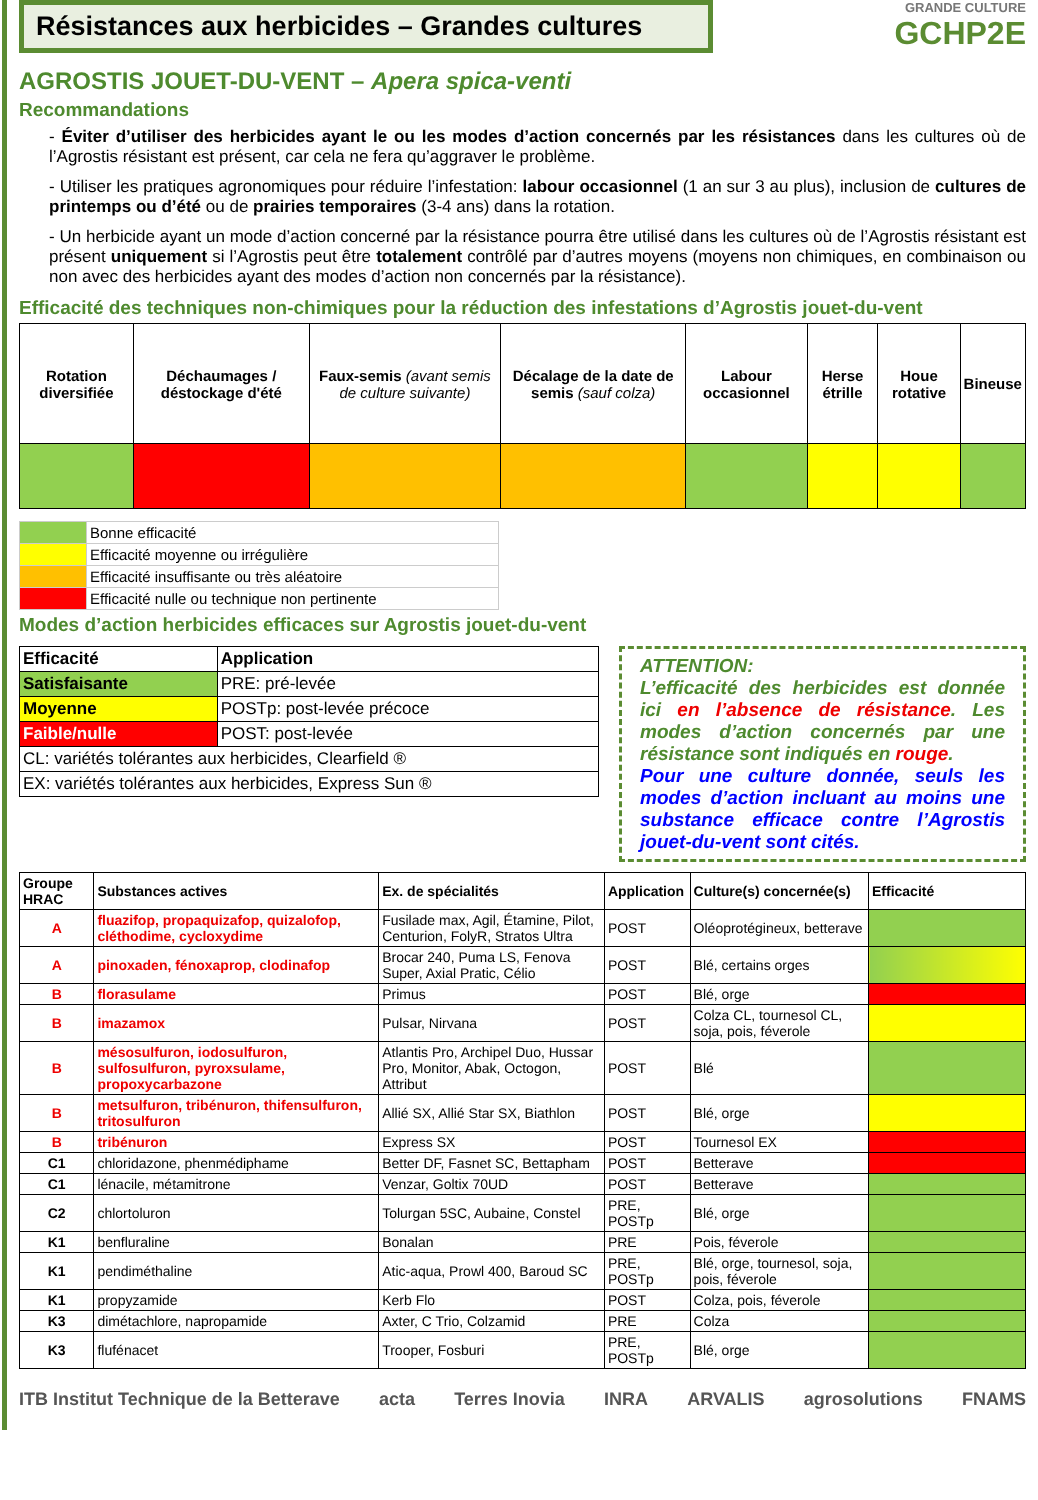Résistances aux herbicides – Grandes cultures
GRANDE CULTURE
GCHP2E
AGROSTIS JOUET-DU-VENT – Apera spica-venti
Recommandations
- Éviter d’utiliser des herbicides ayant le ou les modes d’action concernés par les résistances dans les cultures où de l’Agrostis résistant est présent, car cela ne fera qu’aggraver le problème.
- Utiliser les pratiques agronomiques pour réduire l’infestation: labour occasionnel (1 an sur 3 au plus), inclusion de cultures de printemps ou d’été ou de prairies temporaires (3-4 ans) dans la rotation.
- Un herbicide ayant un mode d’action concerné par la résistance pourra être utilisé dans les cultures où de l’Agrostis résistant est présent uniquement si l’Agrostis peut être totalement contrôlé par d’autres moyens (moyens non chimiques, en combinaison ou non avec des herbicides ayant des modes d’action non concernés par la résistance).
Efficacité des techniques non-chimiques pour la réduction des infestations d’Agrostis jouet-du-vent
| Rotation diversifiée | Déchaumages / déstockage d'été | Faux-semis (avant semis de culture suivante) | Décalage de la date de semis (sauf colza) | Labour occasionnel | Herse étrille | Houe rotative | Bineuse |
| --- | --- | --- | --- | --- | --- | --- | --- |
| | Bonne efficacité |
| | Efficacité moyenne ou irrégulière |
| | Efficacité insuffisante ou très aléatoire |
| | Efficacité nulle ou technique non pertinente |
Modes d’action herbicides efficaces sur Agrostis jouet-du-vent
| Efficacité | Application |
| --- | --- |
| Satisfaisante | PRE: pré-levée |
| Moyenne | POSTp: post-levée précoce |
| Faible/nulle | POST: post-levée |
| CL: variétés tolérantes aux herbicides, Clearfield ® | |
| EX: variétés tolérantes aux herbicides, Express Sun ® | |
ATTENTION:
L’efficacité des herbicides est donnée ici en l’absence de résistance. Les modes d’action concernés par une résistance sont indiqués en rouge.
Pour une culture donnée, seuls les modes d’action incluant au moins une substance efficace contre l’Agrostis jouet-du-vent sont cités.
| Groupe HRAC | Substances actives | Ex. de spécialités | Application | Culture(s) concernée(s) | Efficacité |
| --- | --- | --- | --- | --- | --- |
| A | fluazifop, propaquizafop, quizalofop, cléthodime, cycloxydime | Fusilade max, Agil, Étamine, Pilot, Centurion, FolyR, Stratos Ultra | POST | Oléoprotégineux, betterave | |
| A | pinoxaden, fénoxaprop, clodinafop | Brocar 240, Puma LS, Fenova Super, Axial Pratic, Célio | POST | Blé, certains orges | |
| B | florasulame | Primus | POST | Blé, orge | |
| B | imazamox | Pulsar, Nirvana | POST | Colza CL, tournesol CL, soja, pois, féverole | |
| B | mésosulfuron, iodosulfuron, sulfosulfuron, pyroxsulame, propoxycarbazone | Atlantis Pro, Archipel Duo, Hussar Pro, Monitor, Abak, Octogon, Attribut | POST | Blé | |
| B | metsulfuron, tribénuron, thifensulfuron, tritosulfuron | Allié SX, Allié Star SX, Biathlon | POST | Blé, orge | |
| B | tribénuron | Express SX | POST | Tournesol EX | |
| C1 | chloridazone, phenmédiphame | Better DF, Fasnet SC, Bettapham | POST | Betterave | |
| C1 | lénacile, métamitrone | Venzar, Goltix 70UD | POST | Betterave | |
| C2 | chlortoluron | Tolurgan 5SC, Aubaine, Constel | PRE, POSTp | Blé, orge | |
| K1 | benfluraline | Bonalan | PRE | Pois, féverole | |
| K1 | pendiméthaline | Atic-aqua, Prowl 400, Baroud SC | PRE, POSTp | Blé, orge, tournesol, soja, pois, féverole | |
| K1 | propyzamide | Kerb Flo | POST | Colza, pois, féverole | |
| K3 | dimétachlore, napropamide | Axter, C Trio, Colzamid | PRE | Colza | |
| K3 | flufénacet | Trooper, Fosburi | PRE, POSTp | Blé, orge | |
ITB Institut Technique de la Betterave acta Terres Inovia INRA ARVALIS agrosolutions FNAMS